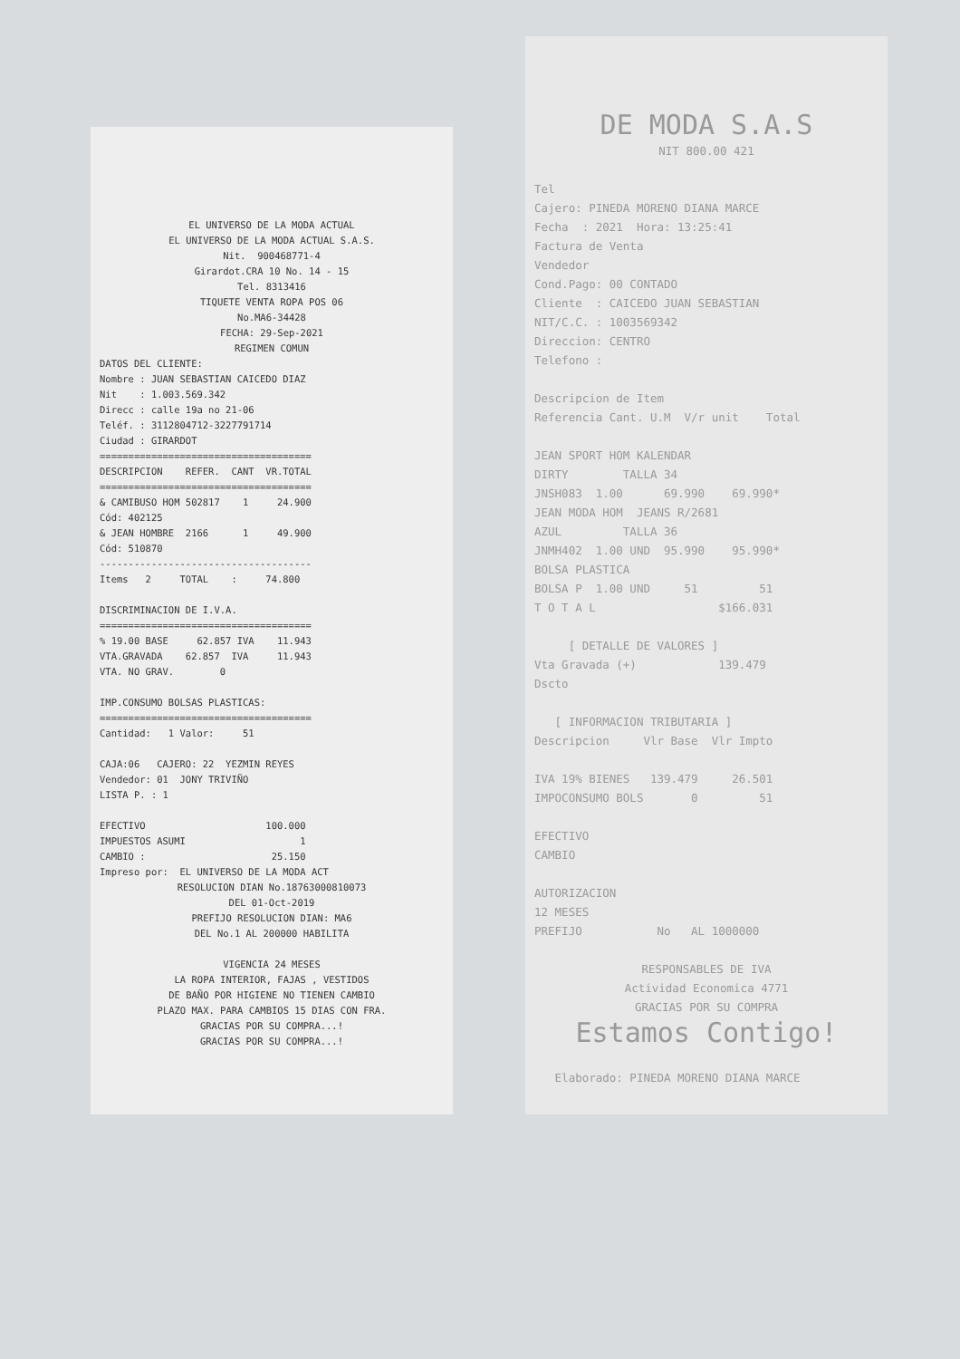EL UNIVERSO DE LA MODA ACTUAL EL UNIVERSO DE LA MODA ACTUAL S.A.S. Nit. 900468771-4 Girardot.CRA 10 No. 14 - 15 Tel. 8313416 TIQUETE VENTA ROPA POS 06 No.MA6-34428 FECHA: 29-Sep-2021 REGIMEN COMUN
DATOS DEL CLIENTE: Nombre : JUAN SEBASTIAN CAICEDO DIAZ Nit : 1.003.569.342 Direcc : calle 19a no 21-06 Teléf. : 3112804712-3227791714 Ciudad : GIRARDOT ===================================== DESCRIPCION REFER. CANT VR.TOTAL ===================================== & CAMIBUSO HOM 502817 1 24.900 Cód: 402125 & JEAN HOMBRE 2166 1 49.900 Cód: 510870 ------------------------------------- Items 2 TOTAL : 74.800 DISCRIMINACION DE I.V.A. ===================================== % 19.00 BASE 62.857 IVA 11.943 VTA.GRAVADA 62.857 IVA 11.943 VTA. NO GRAV. 0 IMP.CONSUMO BOLSAS PLASTICAS: ===================================== Cantidad: 1 Valor: 51 CAJA:06 CAJERO: 22 YEZMIN REYES Vendedor: 01 JONY TRIVIÑO LISTA P. : 1 EFECTIVO 100.000 IMPUESTOS ASUMI 1 CAMBIO : 25.150 Impreso por: EL UNIVERSO DE LA MODA ACT
RESOLUCION DIAN No.18763000810073 DEL 01-Oct-2019 PREFIJO RESOLUCION DIAN: MA6 DEL No.1 AL 200000 HABILITA VIGENCIA 24 MESES LA ROPA INTERIOR, FAJAS , VESTIDOS DE BAÑO POR HIGIENE NO TIENEN CAMBIO PLAZO MAX. PARA CAMBIOS 15 DIAS CON FRA. GRACIAS POR SU COMPRA...! GRACIAS POR SU COMPRA...!
DE MODA S.A.S
NIT 800.00 421
Tel Cajero: PINEDA MORENO DIANA MARCE Fecha : 2021 Hora: 13:25:41 Factura de Venta Vendedor Cond.Pago: 00 CONTADO Cliente : CAICEDO JUAN SEBASTIAN NIT/C.C. : 1003569342 Direccion: CENTRO Telefono : Descripcion de Item Referencia Cant. U.M V/r unit Total JEAN SPORT HOM KALENDAR DIRTY TALLA 34 JNSH083 1.00 69.990 69.990* JEAN MODA HOM JEANS R/2681 AZUL TALLA 36 JNMH402 1.00 UND 95.990 95.990* BOLSA PLASTICA BOLSA P 1.00 UND 51 51 T O T A L $166.031 [ DETALLE DE VALORES ] Vta Gravada (+) 139.479 Dscto [ INFORMACION TRIBUTARIA ] Descripcion Vlr Base Vlr Impto IVA 19% BIENES 139.479 26.501 IMPOCONSUMO BOLS 0 51 EFECTIVO CAMBIO AUTORIZACION 12 MESES PREFIJO No AL 1000000
RESPONSABLES DE IVA Actividad Economica 4771 GRACIAS POR SU COMPRA
Estamos Contigo!
Elaborado: PINEDA MORENO DIANA MARCE